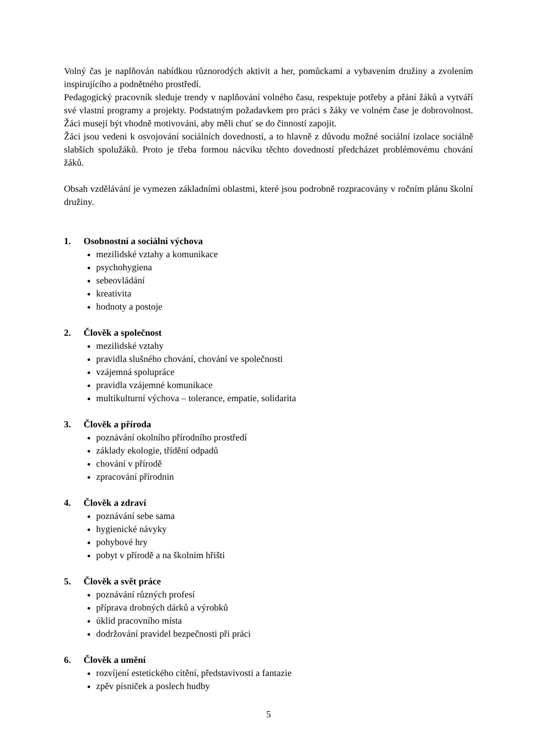Volný čas je naplňován nabídkou různorodých aktivit a her, pomůckami a vybavením družiny a zvolením inspirujícího a podnětného prostředí.
Pedagogický pracovník sleduje trendy v naplňování volného času, respektuje potřeby a přání žáků a vytváří své vlastní programy a projekty. Podstatným požadavkem pro práci s žáky ve volném čase je dobrovolnost. Žáci musejí být vhodně motivováni, aby měli chuť se do činností zapojit.
Žáci jsou vedeni k osvojování sociálních dovedností, a to hlavně z důvodu možné sociální izolace sociálně slabších spolužáků. Proto je třeba formou nácviku těchto dovedností předcházet problémovému chování žáků.
Obsah vzdělávání je vymezen základními oblastmi, které jsou podrobně rozpracovány v ročním plánu školní družiny.
1. Osobnostní a sociální výchova
mezilidské vztahy a komunikace
psychohygiena
sebeovládání
kreativita
hodnoty a postoje
2. Člověk a společnost
mezilidské vztahy
pravidla slušného chování, chování ve společnosti
vzájemná spolupráce
pravidla vzájemné komunikace
multikulturní výchova – tolerance, empatie, solidarita
3. Člověk a příroda
poznávání okolního přírodního prostředí
základy ekologie, třídění odpadů
chování v přírodě
zpracování přírodnin
4. Člověk a zdraví
poznávání sebe sama
hygienické návyky
pohybové hry
pobyt v přírodě a na školním hřišti
5. Člověk a svět práce
poznávání různých profesí
příprava drobných dárků a výrobků
úklid pracovního místa
dodržování pravidel bezpečnosti při práci
6. Člověk a umění
rozvíjení estetického cítění, představivosti a fantazie
zpěv písniček a poslech hudby
5